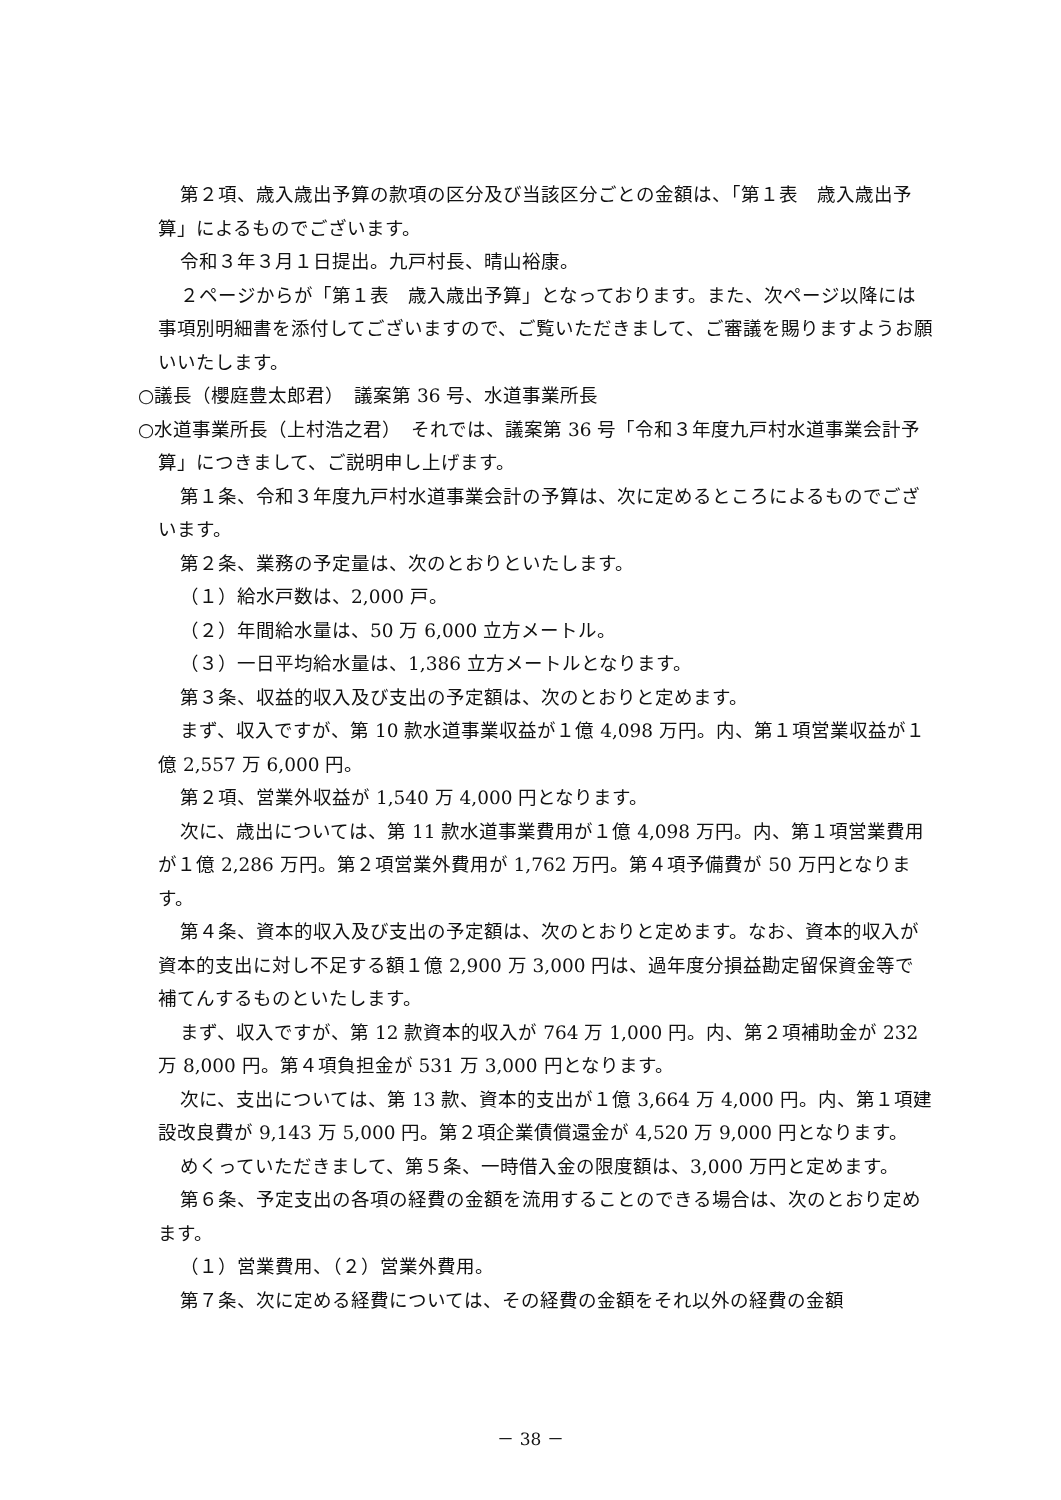第２項、歳入歳出予算の款項の区分及び当該区分ごとの金額は、「第１表　歳入歳出予算」によるものでございます。
令和３年３月１日提出。九戸村長、晴山裕康。
２ページからが「第１表　歳入歳出予算」となっております。また、次ページ以降には事項別明細書を添付してございますので、ご覧いただきまして、ご審議を賜りますようお願いいたします。
○議長（櫻庭豊太郎君）　議案第 36 号、水道事業所長
○水道事業所長（上村浩之君）　それでは、議案第 36 号「令和３年度九戸村水道事業会計予算」につきまして、ご説明申し上げます。
第１条、令和３年度九戸村水道事業会計の予算は、次に定めるところによるものでございます。
第２条、業務の予定量は、次のとおりといたします。
（１）給水戸数は、2,000 戸。
（２）年間給水量は、50 万 6,000 立方メートル。
（３）一日平均給水量は、1,386 立方メートルとなります。
第３条、収益的収入及び支出の予定額は、次のとおりと定めます。
まず、収入ですが、第 10 款水道事業収益が１億 4,098 万円。内、第１項営業収益が１億 2,557 万 6,000 円。
第２項、営業外収益が 1,540 万 4,000 円となります。
次に、歳出については、第 11 款水道事業費用が１億 4,098 万円。内、第１項営業費用が１億 2,286 万円。第２項営業外費用が 1,762 万円。第４項予備費が 50 万円となります。
第４条、資本的収入及び支出の予定額は、次のとおりと定めます。なお、資本的収入が資本的支出に対し不足する額１億 2,900 万 3,000 円は、過年度分損益勘定留保資金等で補てんするものといたします。
まず、収入ですが、第 12 款資本的収入が 764 万 1,000 円。内、第２項補助金が 232 万 8,000 円。第４項負担金が 531 万 3,000 円となります。
次に、支出については、第 13 款、資本的支出が１億 3,664 万 4,000 円。内、第１項建設改良費が 9,143 万 5,000 円。第２項企業債償還金が 4,520 万 9,000 円となります。
めくっていただきまして、第５条、一時借入金の限度額は、3,000 万円と定めます。
第６条、予定支出の各項の経費の金額を流用することのできる場合は、次のとおり定めます。
（１）営業費用、（２）営業外費用。
第７条、次に定める経費については、その経費の金額をそれ以外の経費の金額
－ 38 －